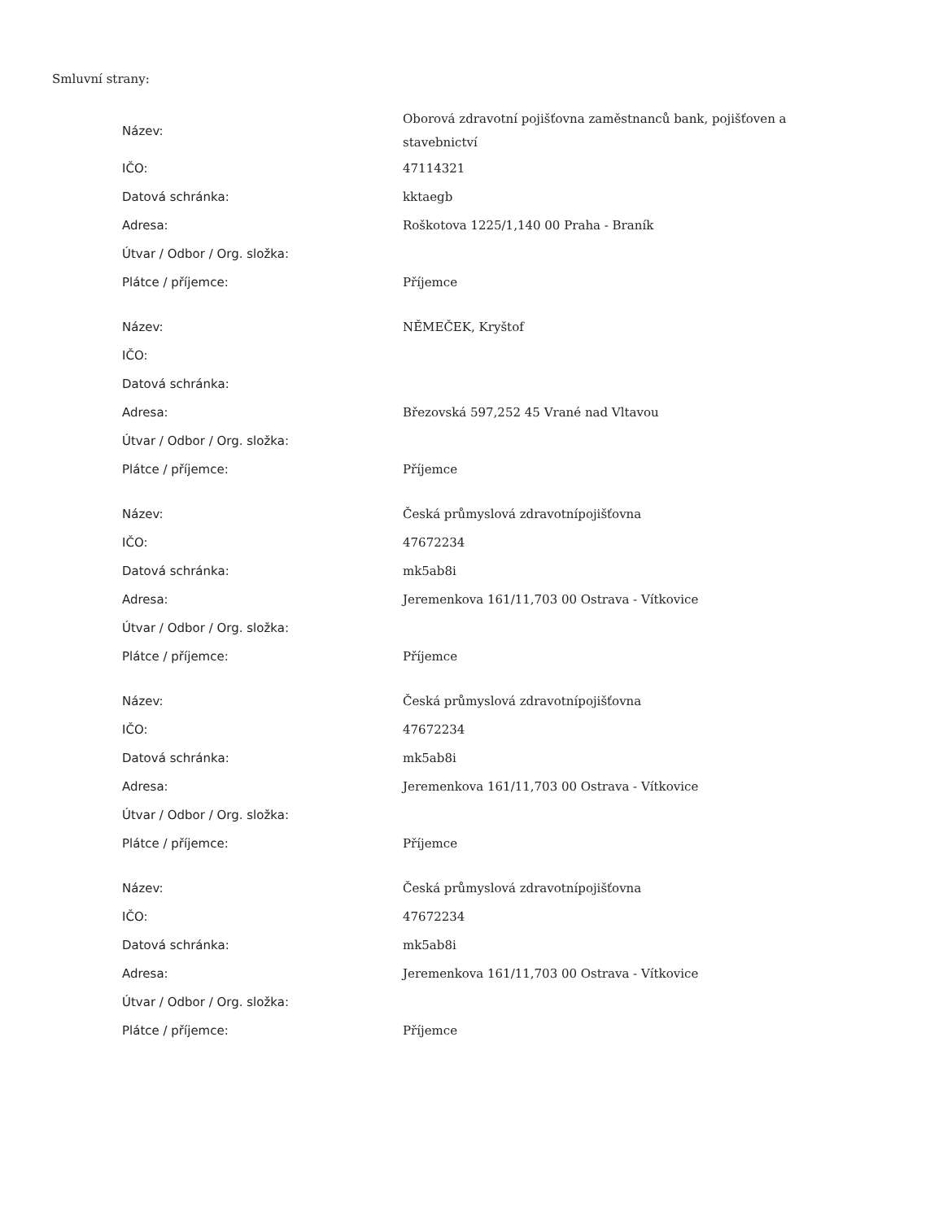Smluvní strany:
| Název: | Oborová zdravotní pojišťovna zaměstnanců bank, pojišťoven a stavebnictví |
| IČO: | 47114321 |
| Datová schránka: | kktaegb |
| Adresa: | Roškotova 1225/1,140 00 Praha - Braník |
| Útvar / Odbor / Org. složka: | |
| Plátce / příjemce: | Příjemce |
| Název: | NĚMEČEK, Kryštof |
| IČO: | |
| Datová schránka: | |
| Adresa: | Březovská 597,252 45 Vrané nad Vltavou |
| Útvar / Odbor / Org. složka: | |
| Plátce / příjemce: | Příjemce |
| Název: | Česká průmyslová zdravotnípojišťovna |
| IČO: | 47672234 |
| Datová schránka: | mk5ab8i |
| Adresa: | Jeremenkova 161/11,703 00 Ostrava - Vítkovice |
| Útvar / Odbor / Org. složka: | |
| Plátce / příjemce: | Příjemce |
| Název: | Česká průmyslová zdravotnípojišťovna |
| IČO: | 47672234 |
| Datová schránka: | mk5ab8i |
| Adresa: | Jeremenkova 161/11,703 00 Ostrava - Vítkovice |
| Útvar / Odbor / Org. složka: | |
| Plátce / příjemce: | Příjemce |
| Název: | Česká průmyslová zdravotnípojišťovna |
| IČO: | 47672234 |
| Datová schránka: | mk5ab8i |
| Adresa: | Jeremenkova 161/11,703 00 Ostrava - Vítkovice |
| Útvar / Odbor / Org. složka: | |
| Plátce / příjemce: | Příjemce |